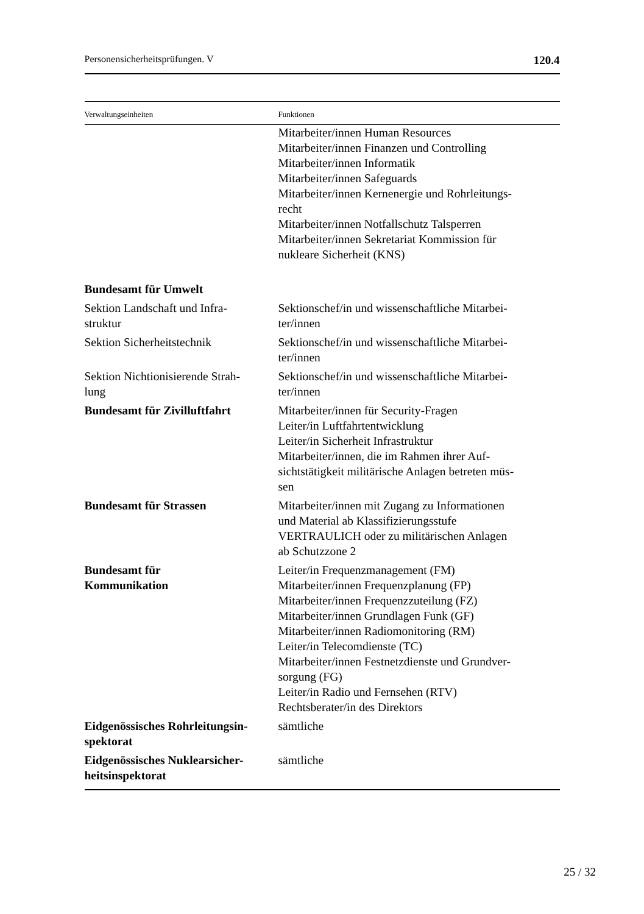Personensicherheitsprüfungen. V 120.4
| Verwaltungseinheiten | Funktionen |
| --- | --- |
| | Mitarbeiter/innen Human Resources Mitarbeiter/innen Finanzen und Controlling Mitarbeiter/innen Informatik Mitarbeiter/innen Safeguards Mitarbeiter/innen Kernenergie und Rohrleitungs- recht Mitarbeiter/innen Notfallschutz Talsperren Mitarbeiter/innen Sekretariat Kommission für nukleare Sicherheit (KNS) |
| Bundesamt für Umwelt | |
| Sektion Landschaft und Infra- struktur | Sektionschef/in und wissenschaftliche Mitarbei- ter/innen |
| Sektion Sicherheitstechnik | Sektionschef/in und wissenschaftliche Mitarbei- ter/innen |
| Sektion Nichtionisierende Strah- lung | Sektionschef/in und wissenschaftliche Mitarbei- ter/innen |
| Bundesamt für Zivilluftfahrt | Mitarbeiter/innen für Security-Fragen Leiter/in Luftfahrtentwicklung Leiter/in Sicherheit Infrastruktur Mitarbeiter/innen, die im Rahmen ihrer Auf- sichtstätigkeit militärische Anlagen betreten müs- sen |
| Bundesamt für Strassen | Mitarbeiter/innen mit Zugang zu Informationen und Material ab Klassifizierungsstufe VERTRAULICH oder zu militärischen Anlagen ab Schutzzone 2 |
| Bundesamt für Kommunikation | Leiter/in Frequenzmanagement (FM) Mitarbeiter/innen Frequenzplanung (FP) Mitarbeiter/innen Frequenzzuteilung (FZ) Mitarbeiter/innen Grundlagen Funk (GF) Mitarbeiter/innen Radiomonitoring (RM) Leiter/in Telecomdienste (TC) Mitarbeiter/innen Festnetzdienste und Grundver- sorgung (FG) Leiter/in Radio und Fernsehen (RTV) Rechtsberater/in des Direktors |
| Eidgenössisches Rohrleitungsin- spektorat | sämtliche |
| Eidgenössisches Nuklearsicher- heitsinspektorat | sämtliche |
25 / 32